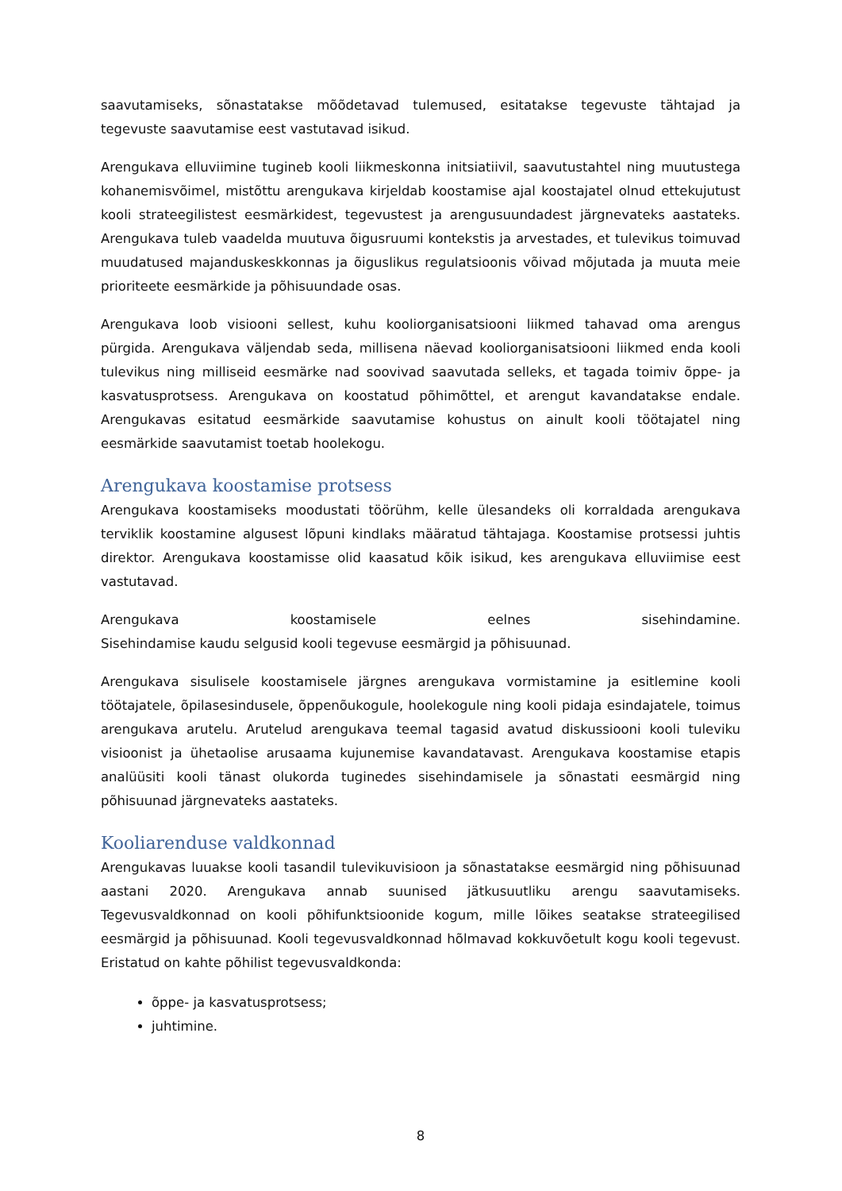saavutamiseks, sõnastatakse mõõdetavad tulemused, esitatakse tegevuste tähtajad ja tegevuste saavutamise eest vastutavad isikud.
Arengukava elluviimine tugineb kooli liikmeskonna initsiatiivil, saavutustahtel ning muutustega kohanemisvõimel, mistõttu arengukava kirjeldab koostamise ajal koostajatel olnud ettekujutust kooli strateegilistest eesmärkidest, tegevustest ja arengusuundadest järgnevateks aastateks. Arengukava tuleb vaadelda muutuva õigusruumi kontekstis ja arvestades, et tulevikus toimuvad muudatused majanduskeskkonnas ja õiguslikus regulatsioonis võivad mõjutada ja muuta meie prioriteete eesmärkide ja põhisuundade osas.
Arengukava loob visiooni sellest, kuhu kooliorganisatsiooni liikmed tahavad oma arengus pürgida. Arengukava väljendab seda, millisena näevad kooliorganisatsiooni liikmed enda kooli tulevikus ning milliseid eesmärke nad soovivad saavutada selleks, et tagada toimiv õppe- ja kasvatusprotsess. Arengukava on koostatud põhimõttel, et arengut kavandatakse endale. Arengukavas esitatud eesmärkide saavutamise kohustus on ainult kooli töötajatel ning eesmärkide saavutamist toetab hoolekogu.
Arengukava koostamise protsess
Arengukava koostamiseks moodustati töörühm, kelle ülesandeks oli korraldada arengukava terviklik koostamine algusest lõpuni kindlaks määratud tähtajaga. Koostamise protsessi juhtis direktor. Arengukava koostamisse olid kaasatud kõik isikud, kes arengukava elluviimise eest vastutavad.
Arengukava koostamisele eelnes sisehindamine.
Sisehindamise kaudu selgusid kooli tegevuse eesmärgid ja põhisuunad.
Arengukava sisulisele koostamisele järgnes arengukava vormistamine ja esitlemine kooli töötajatele, õpilasesindusele, õppenõukogule, hoolekogule ning kooli pidaja esindajatele, toimus arengukava arutelu. Arutelud arengukava teemal tagasid avatud diskussiooni kooli tuleviku visioonist ja ühetaolise arusaama kujunemise kavandatavast. Arengukava koostamise etapis analüüsiti kooli tänast olukorda tuginedes sisehindamisele ja sõnastati eesmärgid ning põhisuunad järgnevateks aastateks.
Kooliarenduse valdkonnad
Arengukavas luuakse kooli tasandil tulevikuvisioon ja sõnastatakse eesmärgid ning põhisuunad aastani 2020. Arengukava annab suunised jätkusuutliku arengu saavutamiseks. Tegevusvaldkonnad on kooli põhifunktsioonide kogum, mille lõikes seatakse strateegilised eesmärgid ja põhisuunad. Kooli tegevusvaldkonnad hõlmavad kokkuvõetult kogu kooli tegevust. Eristatud on kahte põhilist tegevusvaldkonda:
õppe- ja kasvatusprotsess;
juhtimine.
8